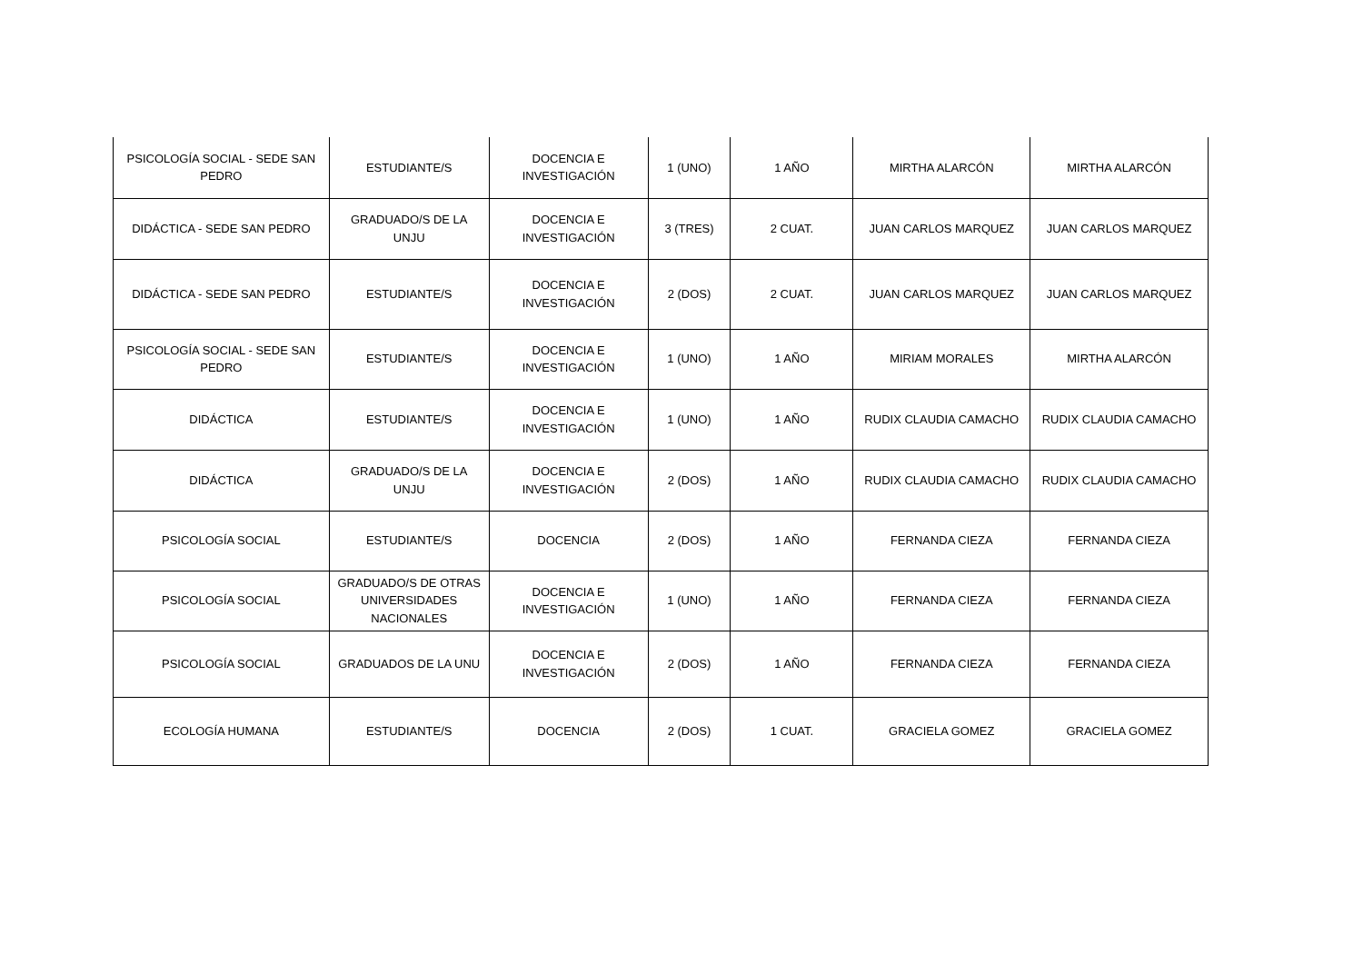| PSICOLOGÍA SOCIAL - SEDE SAN PEDRO | ESTUDIANTE/S | DOCENCIA E INVESTIGACIÓN | 1 (UNO) | 1 AÑO | MIRTHA ALARCÓN | MIRTHA ALARCÓN |
| DIDÁCTICA - SEDE SAN PEDRO | GRADUADO/S DE LA UNJU | DOCENCIA E INVESTIGACIÓN | 3 (TRES) | 2 CUAT. | JUAN CARLOS MARQUEZ | JUAN CARLOS MARQUEZ |
| DIDÁCTICA - SEDE SAN PEDRO | ESTUDIANTE/S | DOCENCIA E INVESTIGACIÓN | 2 (DOS) | 2 CUAT. | JUAN CARLOS MARQUEZ | JUAN CARLOS MARQUEZ |
| PSICOLOGÍA SOCIAL - SEDE SAN PEDRO | ESTUDIANTE/S | DOCENCIA E INVESTIGACIÓN | 1 (UNO) | 1 AÑO | MIRIAM MORALES | MIRTHA ALARCÓN |
| DIDÁCTICA | ESTUDIANTE/S | DOCENCIA E INVESTIGACIÓN | 1 (UNO) | 1 AÑO | RUDIX CLAUDIA CAMACHO | RUDIX CLAUDIA CAMACHO |
| DIDÁCTICA | GRADUADO/S DE LA UNJU | DOCENCIA E INVESTIGACIÓN | 2 (DOS) | 1 AÑO | RUDIX CLAUDIA CAMACHO | RUDIX CLAUDIA CAMACHO |
| PSICOLOGÍA SOCIAL | ESTUDIANTE/S | DOCENCIA | 2 (DOS) | 1 AÑO | FERNANDA CIEZA | FERNANDA CIEZA |
| PSICOLOGÍA SOCIAL | GRADUADO/S DE OTRAS UNIVERSIDADES NACIONALES | DOCENCIA E INVESTIGACIÓN | 1 (UNO) | 1 AÑO | FERNANDA CIEZA | FERNANDA CIEZA |
| PSICOLOGÍA SOCIAL | GRADUADOS DE LA UNU | DOCENCIA E INVESTIGACIÓN | 2 (DOS) | 1 AÑO | FERNANDA CIEZA | FERNANDA CIEZA |
| ECOLOGÍA HUMANA | ESTUDIANTE/S | DOCENCIA | 2 (DOS) | 1 CUAT. | GRACIELA GOMEZ | GRACIELA GOMEZ |